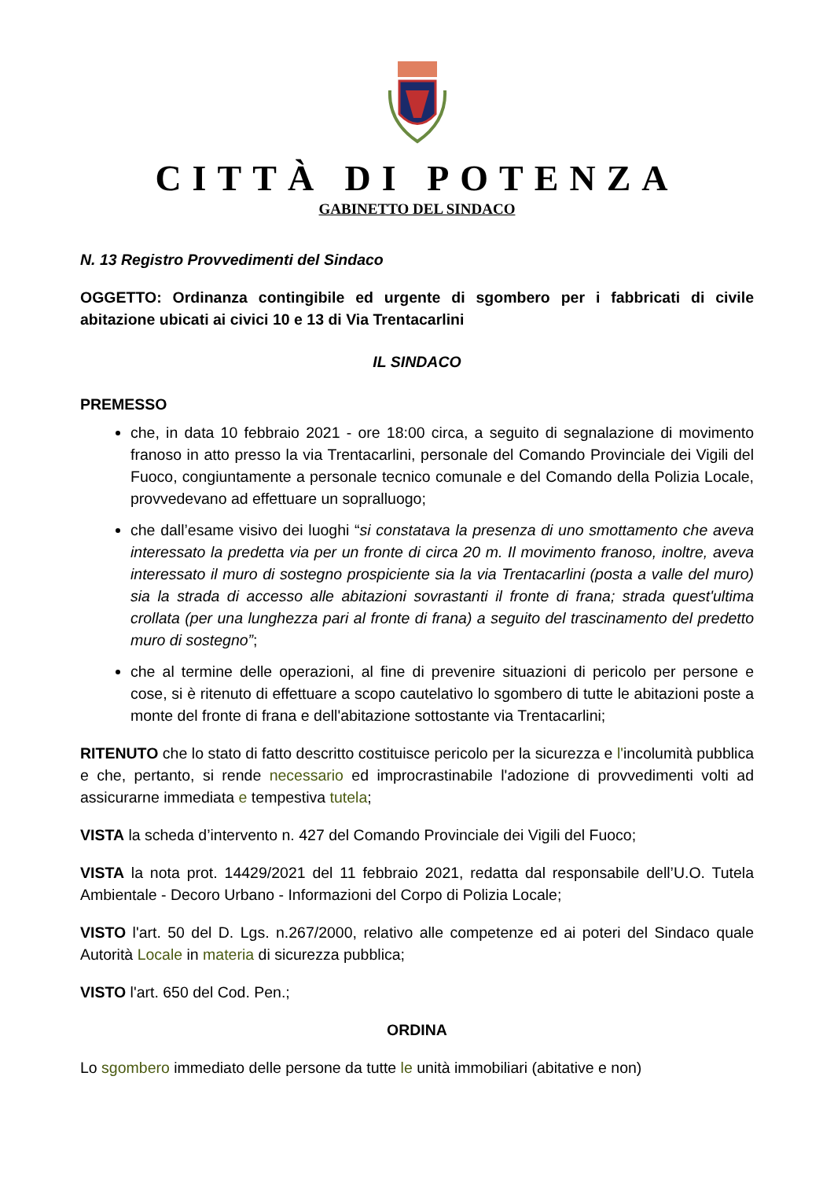CITTÀ DI POTENZA
GABINETTO DEL SINDACO
N. 13 Registro Provvedimenti del Sindaco
OGGETTO: Ordinanza contingibile ed urgente di sgombero per i fabbricati di civile abitazione ubicati ai civici 10 e 13 di Via Trentacarlini
IL SINDACO
PREMESSO
che, in data 10 febbraio 2021 - ore 18:00 circa, a seguito di segnalazione di movimento franoso in atto presso la via Trentacarlini, personale del Comando Provinciale dei Vigili del Fuoco, congiuntamente a personale tecnico comunale e del Comando della Polizia Locale, provvedevano ad effettuare un sopralluogo;
che dall’esame visivo dei luoghi “si constatava la presenza di uno smottamento che aveva interessato la predetta via per un fronte di circa 20 m. Il movimento franoso, inoltre, aveva interessato il muro di sostegno prospiciente sia la via Trentacarlini (posta a valle del muro) sia la strada di accesso alle abitazioni sovrastanti il fronte di frana; strada quest'ultima crollata (per una lunghezza pari al fronte di frana) a seguito del trascinamento del predetto muro di sostegno”;
che al termine delle operazioni, al fine di prevenire situazioni di pericolo per persone e cose, si è ritenuto di effettuare a scopo cautelativo lo sgombero di tutte le abitazioni poste a monte del fronte di frana e dell'abitazione sottostante via Trentacarlini;
RITENUTO che lo stato di fatto descritto costituisce pericolo per la sicurezza e l'incolumità pubblica e che, pertanto, si rende necessario ed improcrastinabile l'adozione di provvedimenti volti ad assicurarne immediata e tempestiva tutela;
VISTA la scheda d’intervento n. 427 del Comando Provinciale dei Vigili del Fuoco;
VISTA la nota prot. 14429/2021 del 11 febbraio 2021, redatta dal responsabile dell’U.O. Tutela Ambientale - Decoro Urbano - Informazioni del Corpo di Polizia Locale;
VISTO l'art. 50 del D. Lgs. n.267/2000, relativo alle competenze ed ai poteri del Sindaco quale Autorità Locale in materia di sicurezza pubblica;
VISTO l'art. 650 del Cod. Pen.;
ORDINA
Lo sgombero immediato delle persone da tutte le unità immobiliari (abitative e non)